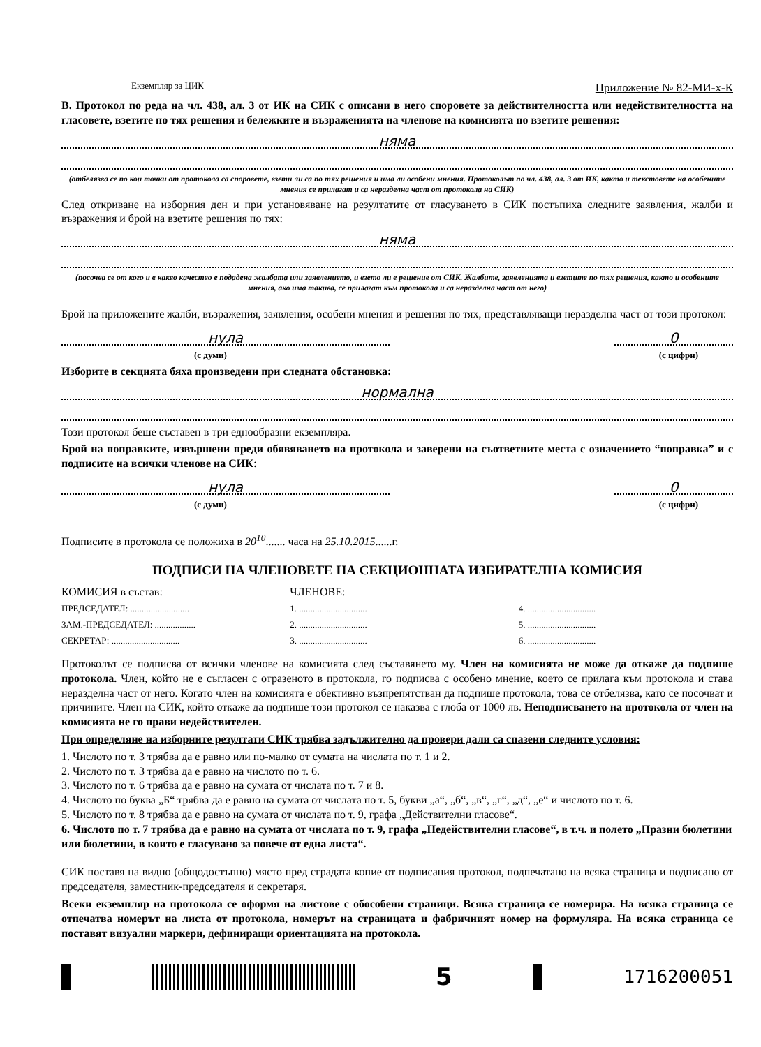Екземпляр за ЦИК Приложение № 82-МИ-х-К
В. Протокол по реда на чл. 438, ал. 3 от ИК на СИК с описани в него споровете за действителността или недействителността на гласовете, взетите по тях решения и бележките и възраженията на членове на комисията по взетите решения:
няма
(отбелязва се по кои точки от протокола са споровете, взети ли са по тях решения и има ли особени мнения. Протоколът по чл. 438, ал. 3 от ИК, както и текстовете на особените мнения се прилагат и са неразделна част от протокола на СИК)
След откриване на изборния ден и при установяване на резултатите от гласуването в СИК постъпиха следните заявления, жалби и възражения и брой на взетите решения по тях:
няма
(посочва се от кого и в какво качество е подадена жалбата или заявлението, и взето ли е решение от СИК. Жалбите, заявленията и взетите по тях решения, както и особените мнения, ако има такива, се прилагат към протокола и са неразделна част от него)
Брой на приложените жалби, възражения, заявления, особени мнения и решения по тях, представляващи неразделна част от този протокол:
нула
0
(с думи) (с цифри)
Изборите в секцията бяха произведени при следната обстановка:
нормална
Този протокол беше съставен в три еднообразни екземпляра.
Брой на поправките, извършени преди обявяването на протокола и заверени на съответните места с означението “поправка” и с подписите на всички членове на СИК:
нула
0
(с думи) (с цифри)
Подписите в протокола се положиха в 20<sup>10</sup>....... часа на 25.10.2015......г.
ПОДПИСИ НА ЧЛЕНОВЕТЕ НА СЕКЦИОННАТА ИЗБИРАТЕЛНА КОМИСИЯ
КОМИСИЯ в състав: ЧЛЕНОВЕ: ПРЕДСЕДАТЕЛ: .......................... 1. .............................. 4. .............................. ЗАМ.-ПРЕДСЕДАТЕЛ: .................. 2. .............................. 5. .............................. СЕКРЕТАР: .............................. 3. .............................. 6. ..............................
Протоколът се подписва от всички членове на комисията след съставянето му. Член на комисията не може да откаже да подпише протокола. Член, който не е съгласен с отразеното в протокола, го подписва с особено мнение, което се прилага към протокола и става неразделна част от него. Когато член на комисията е обективно възпрепятстван да подпише протокола, това се отбелязва, като се посочват и причините. Член на СИК, който откаже да подпише този протокол се наказва с глоба от 1000 лв. Неподписването на протокола от член на комисията не го прави недействителен.
При определяне на изборните резултати СИК трябва задължително да провери дали са спазени следните условия:
1. Числото по т. 3 трябва да е равно или по-малко от сумата на числата по т. 1 и 2.
2. Числото по т. 3 трябва да е равно на числото по т. 6.
3. Числото по т. 6 трябва да е равно на сумата от числата по т. 7 и 8.
4. Числото по буква „Б“ трябва да е равно на сумата от числата по т. 5, букви „а“, „б“, „в“, „г“, „д“, „е“ и числото по т. 6.
5. Числото по т. 8 трябва да е равно на сумата от числата по т. 9, графа „Действителни гласове“.
6. Числото по т. 7 трябва да е равно на сумата от числата по т. 9, графа „Недействителни гласове“, в т.ч. и полето „Празни бюлетини или бюлетини, в които е гласувано за повече от една листа“.
СИК поставя на видно (общодостъпно) място пред сградата копие от подписания протокол, подпечатано на всяка страница и подписано от председателя, заместник-председателя и секретаря.
Всеки екземпляр на протокола се оформя на листове с обособени страници. Всяка страница се номерира. На всяка страница се отпечатва номерът на листа от протокола, номерът на страницата и фабричният номер на формуляра. На всяка страница се поставят визуални маркери, дефиниращи ориентацията на протокола.
5
1716200051